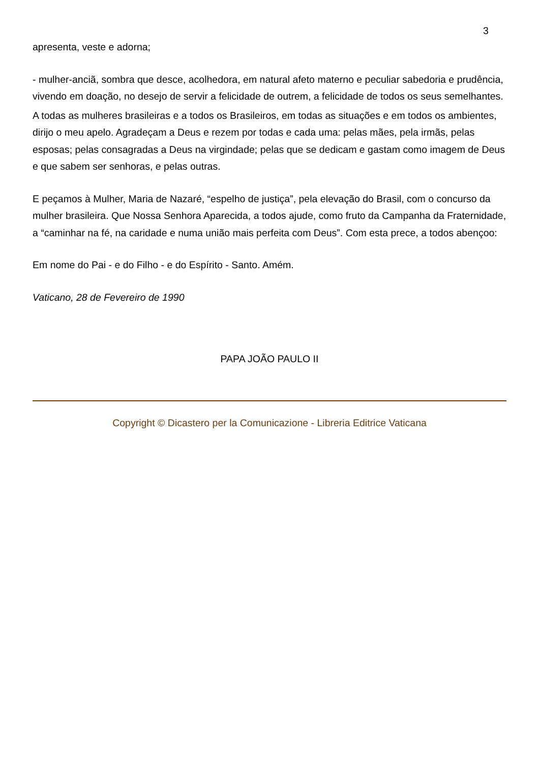3
apresenta, veste e adorna;
- mulher-anciã, sombra que desce, acolhedora, em natural afeto materno e peculiar sabedoria e prudência, vivendo em doação, no desejo de servir a felicidade de outrem, a felicidade de todos os seus semelhantes.
A todas as mulheres brasileiras e a todos os Brasileiros, em todas as situações e em todos os ambientes, dirijo o meu apelo. Agradeçam a Deus e rezem por todas e cada uma: pelas mães, pela irmãs, pelas esposas; pelas consagradas a Deus na virgindade; pelas que se dedicam e gastam como imagem de Deus e que sabem ser senhoras, e pelas outras.
E peçamos à Mulher, Maria de Nazaré, “espelho de justiça”, pela elevação do Brasil, com o concurso da mulher brasileira. Que Nossa Senhora Aparecida, a todos ajude, como fruto da Campanha da Fraternidade, a “caminhar na fé, na caridade e numa união mais perfeita com Deus”. Com esta prece, a todos abençoo:
Em nome do Pai - e do Filho - e do Espírito - Santo. Amém.
Vaticano, 28 de Fevereiro de 1990
PAPA JOÃO PAULO II
Copyright © Dicastero per la Comunicazione - Libreria Editrice Vaticana